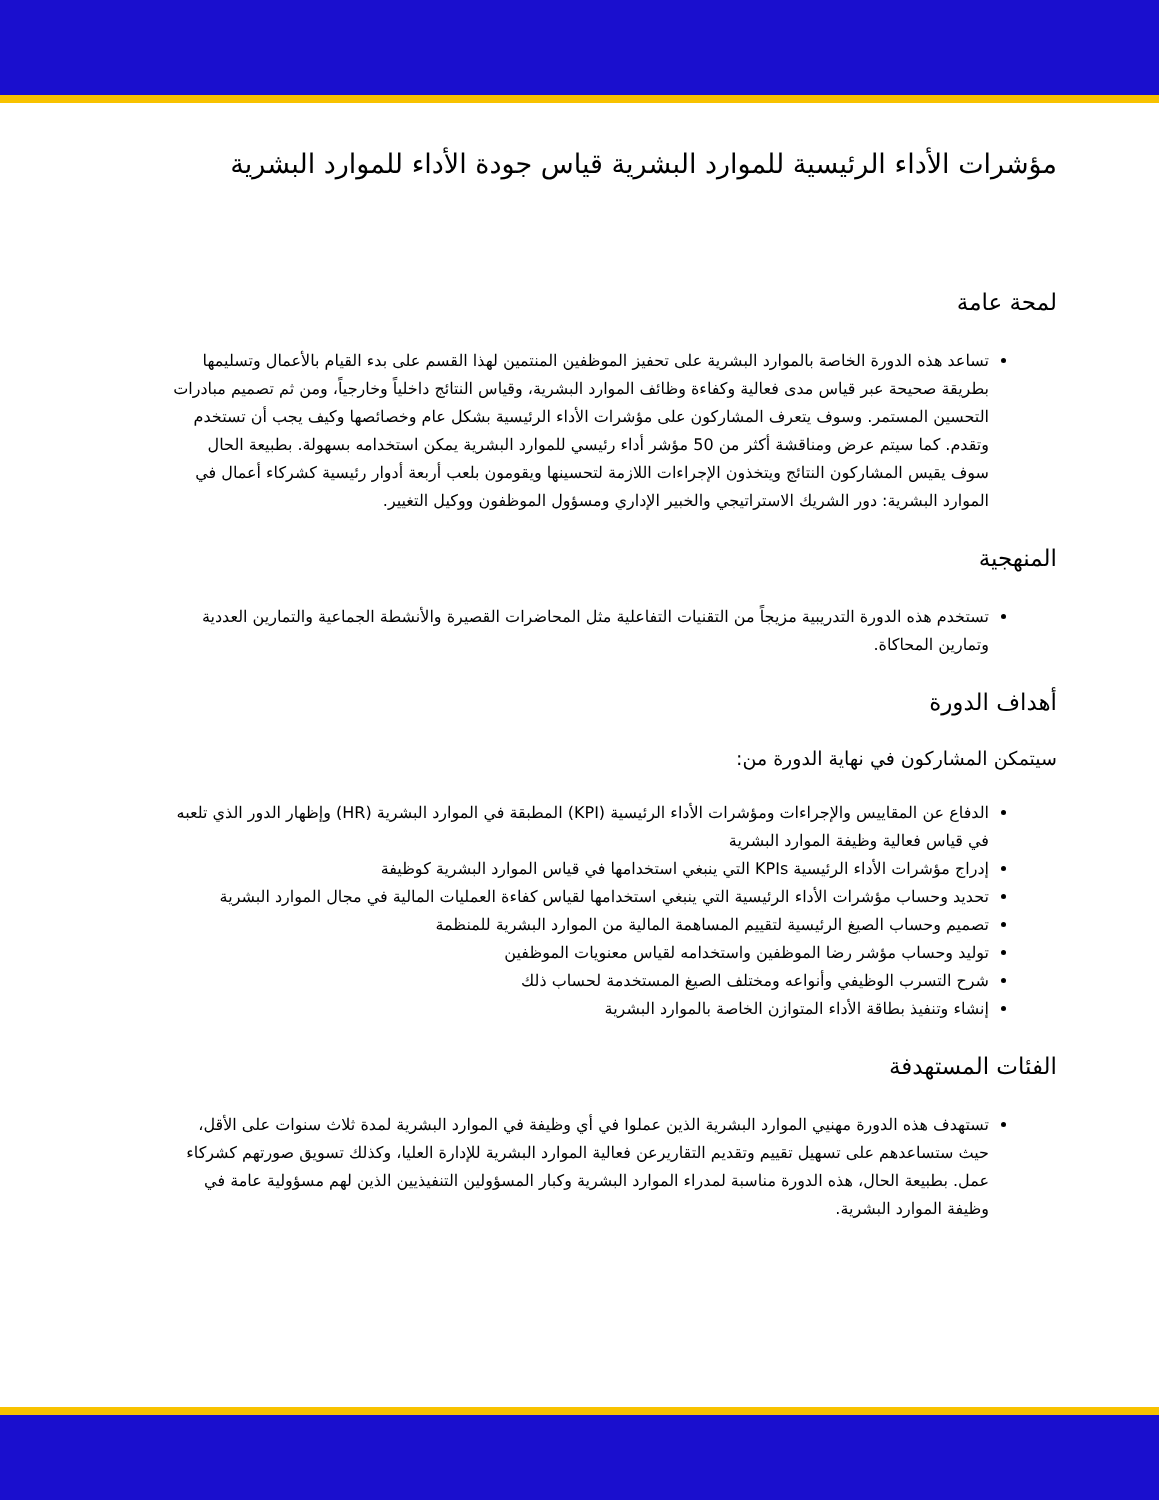مؤشرات الأداء الرئيسية للموارد البشرية قياس جودة الأداء للموارد البشرية
لمحة عامة
تساعد هذه الدورة الخاصة بالموارد البشرية على تحفيز الموظفين المنتمين لهذا القسم على بدء القيام بالأعمال وتسليمها بطريقة صحيحة عبر قياس مدى فعالية وكفاءة وظائف الموارد البشرية، وقياس النتائج داخلياً وخارجياً، ومن ثم تصميم مبادرات التحسين المستمر. وسوف يتعرف المشاركون على مؤشرات الأداء الرئيسية بشكل عام وخصائصها وكيف يجب أن تستخدم وتقدم. كما سيتم عرض ومناقشة أكثر من 50 مؤشر أداء رئيسي للموارد البشرية يمكن استخدامه بسهولة. بطبيعة الحال سوف يقيس المشاركون النتائج ويتخذون الإجراءات اللازمة لتحسينها ويقومون بلعب أربعة أدوار رئيسية كشركاء أعمال في الموارد البشرية: دور الشريك الاستراتيجي والخبير الإداري ومسؤول الموظفون ووكيل التغيير.
المنهجية
تستخدم هذه الدورة التدريبية مزيجاً من التقنيات التفاعلية مثل المحاضرات القصيرة والأنشطة الجماعية والتمارين العددية وتمارين المحاكاة.
أهداف الدورة
سيتمكن المشاركون في نهاية الدورة من:
الدفاع عن المقاييس والإجراءات ومؤشرات الأداء الرئيسية (KPI) المطبقة في الموارد البشرية (HR) وإظهار الدور الذي تلعبه في قياس فعالية وظيفة الموارد البشرية
إدراج مؤشرات الأداء الرئيسية KPIs التي ينبغي استخدامها في قياس الموارد البشرية كوظيفة
تحديد وحساب مؤشرات الأداء الرئيسية التي ينبغي استخدامها لقياس كفاءة العمليات المالية في مجال الموارد البشرية
تصميم وحساب الصيغ الرئيسية لتقييم المساهمة المالية من الموارد البشرية للمنظمة
توليد وحساب مؤشر رضا الموظفين واستخدامه لقياس معنويات الموظفين
شرح التسرب الوظيفي وأنواعه ومختلف الصيغ المستخدمة لحساب ذلك
إنشاء وتنفيذ بطاقة الأداء المتوازن الخاصة بالموارد البشرية
الفئات المستهدفة
تستهدف هذه الدورة مهنيي الموارد البشرية الذين عملوا في أي وظيفة في الموارد البشرية لمدة ثلاث سنوات على الأقل، حيث ستساعدهم على تسهيل تقييم وتقديم التقاريرعن فعالية الموارد البشرية للإدارة العليا، وكذلك تسويق صورتهم كشركاء عمل. بطبيعة الحال، هذه الدورة مناسبة لمدراء الموارد البشرية وكبار المسؤولين التنفيذيين الذين لهم مسؤولية عامة في وظيفة الموارد البشرية.